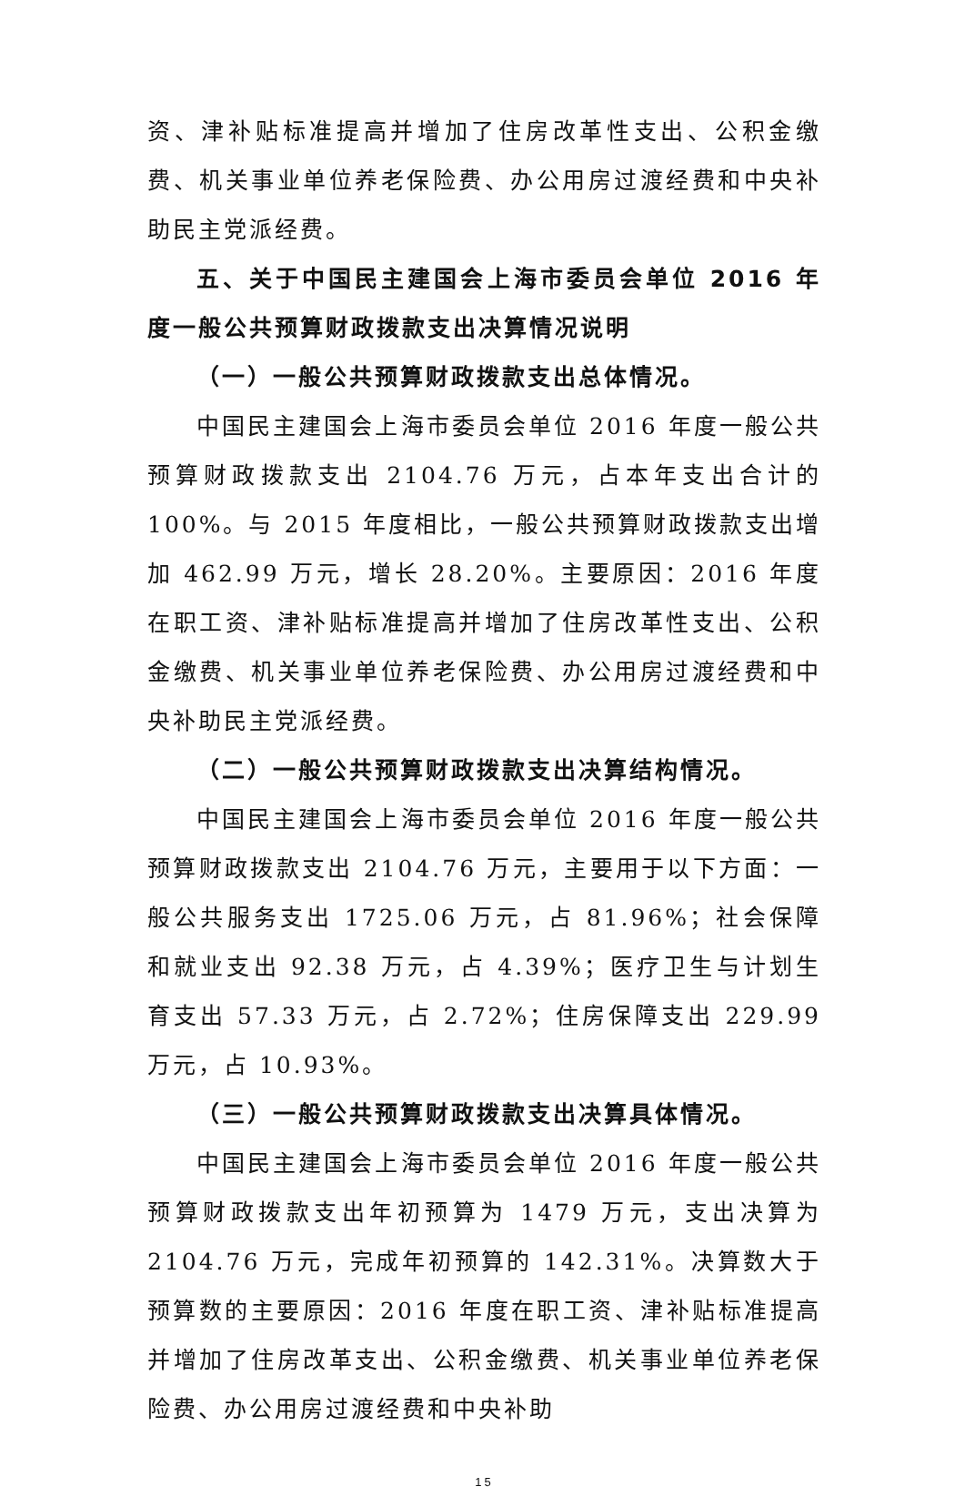资、津补贴标准提高并增加了住房改革性支出、公积金缴费、机关事业单位养老保险费、办公用房过渡经费和中央补助民主党派经费。
五、关于中国民主建国会上海市委员会单位 2016 年度一般公共预算财政拨款支出决算情况说明
（一）一般公共预算财政拨款支出总体情况。
中国民主建国会上海市委员会单位 2016 年度一般公共预算财政拨款支出 2104.76 万元，占本年支出合计的 100%。与 2015 年度相比，一般公共预算财政拨款支出增加 462.99 万元，增长 28.20%。主要原因：2016 年度在职工资、津补贴标准提高并增加了住房改革性支出、公积金缴费、机关事业单位养老保险费、办公用房过渡经费和中央补助民主党派经费。
（二）一般公共预算财政拨款支出决算结构情况。
中国民主建国会上海市委员会单位 2016 年度一般公共预算财政拨款支出 2104.76 万元，主要用于以下方面：一般公共服务支出 1725.06 万元，占 81.96%；社会保障和就业支出 92.38 万元，占 4.39%；医疗卫生与计划生育支出 57.33 万元，占 2.72%；住房保障支出 229.99 万元，占 10.93%。
（三）一般公共预算财政拨款支出决算具体情况。
中国民主建国会上海市委员会单位 2016 年度一般公共预算财政拨款支出年初预算为 1479 万元，支出决算为 2104.76 万元，完成年初预算的 142.31%。决算数大于预算数的主要原因：2016 年度在职工资、津补贴标准提高并增加了住房改革支出、公积金缴费、机关事业单位养老保险费、办公用房过渡经费和中央补助
15